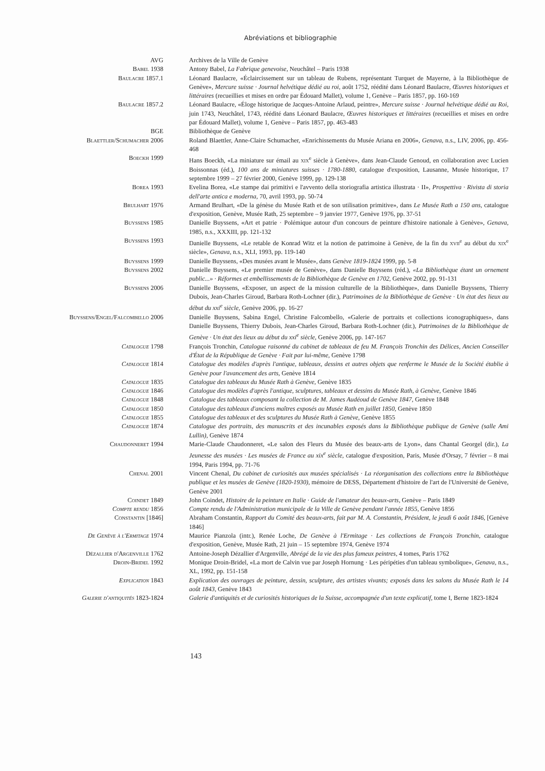Abréviations et bibliographie
AVG Archives de la Ville de Genève
Babel 1938 Antony Babel, La Fabrique genevoise, Neuchâtel – Paris 1938
Baulacre 1857.1 Léonard Baulacre, «Éclaircissement sur un tableau de Rubens, représentant Turquet de Mayerne, à la Bibliothèque de Genève», Mercure suisse · Journal helvétique dédié au roi, août 1752, réédité dans Léonard Baulacre, Œuvres historiques et littéraires (recueillies et mises en ordre par Édouard Mallet), volume 1, Genève – Paris 1857, pp. 160-169
Baulacre 1857.2 Léonard Baulacre, «Éloge historique de Jacques-Antoine Arlaud, peintre», Mercure suisse · Journal helvétique dédié au Roi, juin 1743, Neuchâtel, 1743, réédité dans Léonard Baulacre, Œuvres historiques et littéraires (recueillies et mises en ordre par Édouard Mallet), volume 1, Genève – Paris 1857, pp. 463-483
BGE Bibliothèque de Genève
Blaettler/Schumacher 2006 Roland Blaettler, Anne-Claire Schumacher, «Enrichissements du Musée Ariana en 2006», Genava, n.s., LIV, 2006, pp. 456-468
Boeckh 1999 Hans Boeckh, «La miniature sur émail au xix<sup>e</sup> siècle à Genève», dans Jean-Claude Genoud, en collaboration avec Lucien Boissonnas (éd.), 100 ans de miniatures suisses · 1780-1880, catalogue d'exposition, Lausanne, Musée historique, 17 septembre 1999 – 27 février 2000, Genève 1999, pp. 129-138
Borea 1993 Evelina Borea, «Le stampe dai primitivi e l'avvento della storiografia artistica illustrata · II», Prospettiva · Rivista di storia dell'arte antica e moderna, 70, avril 1993, pp. 50-74
Brulhart 1976 Armand Brulhart, «De la génèse du Musée Rath et de son utilisation primitive», dans Le Musée Rath a 150 ans, catalogue d'exposition, Genève, Musée Rath, 25 septembre – 9 janvier 1977, Genève 1976, pp. 37-51
Buyssens 1985 Danielle Buyssens, «Art et patrie · Polémique autour d'un concours de peinture d'histoire nationale à Genève», Genava, 1985, n.s., XXXIII, pp. 121-132
Buyssens 1993 Danielle Buyssens, «Le retable de Konrad Witz et la notion de patrimoine à Genève, de la fin du xvii<sup>e</sup> au début du xix<sup>e</sup> siècle», Genava, n.s., XLI, 1993, pp. 119-140
Buyssens 1999 Danielle Buyssens, «Des musées avant le Musée», dans Genève 1819-1824 1999, pp. 5-8
Buyssens 2002 Danielle Buyssens, «Le premier musée de Genève», dans Danielle Buyssens (réd.), «La Bibliothèque étant un ornement public...» · Réformes et embellissements de la Bibliothèque de Genève en 1702, Genève 2002, pp. 91-131
Buyssens 2006 Danielle Buyssens, «Exposer, un aspect de la mission culturelle de la Bibliothèque», dans Danielle Buyssens, Thierry Dubois, Jean-Charles Giroud, Barbara Roth-Lochner (dir.), Patrimoines de la Bibliothèque de Genève · Un état des lieux au début du xxi<sup>e</sup> siècle, Genève 2006, pp. 16-27
Buyssens/Engel/Falcombello 2006 Danielle Buyssens, Sabina Engel, Christine Falcombello, «Galerie de portraits et collections iconographiques», dans Danielle Buyssens, Thierry Dubois, Jean-Charles Giroud, Barbara Roth-Lochner (dir.), Patrimoines de la Bibliothèque de Genève · Un état des lieux au début du xxi<sup>e</sup> siècle, Genève 2006, pp. 147-167
Catalogue 1798 François Tronchin, Catalogue raisonné du cabinet de tableaux de feu M. François Tronchin des Délices, Ancien Conseiller d'État de la République de Genève · Fait par lui-même, Genève 1798
Catalogue 1814 Catalogue des modèles d'après l'antique, tableaux, dessins et autres objets que renferme le Musée de la Société établie à Genève pour l'avancement des arts, Genève 1814
Catalogue 1835 Catalogue des tableaux du Musée Rath à Genève, Genève 1835
Catalogue 1846 Catalogue des modèles d'après l'antique, sculptures, tableaux et dessins du Musée Rath, à Genève, Genève 1846
Catalogue 1848 Catalogue des tableaux composant la collection de M. James Audéoud de Genève 1847, Genève 1848
Catalogue 1850 Catalogue des tableaux d'anciens maîtres exposés au Musée Rath en juillet 1850, Genève 1850
Catalogue 1855 Catalogue des tableaux et des sculptures du Musée Rath à Genève, Genève 1855
Catalogue 1874 Catalogue des portraits, des manuscrits et des incunables exposés dans la Bibliothèque publique de Genève (salle Ami Lullin), Genève 1874
Chaudonneret 1994 Marie-Claude Chaudonneret, «Le salon des Fleurs du Musée des beaux-arts de Lyon», dans Chantal Georgel (dir.), La Jeunesse des musées · Les musées de France au xix<sup>e</sup> siècle, catalogue d'exposition, Paris, Musée d'Orsay, 7 février – 8 mai 1994, Paris 1994, pp. 71-76
Chenal 2001 Vincent Chenal, Du cabinet de curiosités aux musées spécialisés · La réorganisation des collections entre la Bibliothèque publique et les musées de Genève (1820-1930), mémoire de DESS, Département d'histoire de l'art de l'Université de Genève, Genève 2001
Coindet 1849 John Coindet, Histoire de la peinture en Italie · Guide de l'amateur des beaux-arts, Genève – Paris 1849
Compte rendu 1856 Compte rendu de l'Administration municipale de la Ville de Genève pendant l'année 1855, Genève 1856
Constantin [1846] Abraham Constantin, Rapport du Comité des beaux-arts, fait par M. A. Constantin, Président, le jeudi 6 août 1846, [Genève 1846]
De Genève à l'Ermitage 1974 Maurice Pianzola (intr.), Renée Loche, De Genève à l'Ermitage · Les collections de François Tronchin, catalogue d'exposition, Genève, Musée Rath, 21 juin – 15 septembre 1974, Genève 1974
Dézallier d'Argenville 1762 Antoine-Joseph Dézallier d'Argenville, Abrégé de la vie des plus fameux peintres, 4 tomes, Paris 1762
Droin-Bridel 1992 Monique Droin-Bridel, «La mort de Calvin vue par Joseph Hornung · Les péripéties d'un tableau symbolique», Genava, n.s., XL, 1992, pp. 151-158
Explication 1843 Explication des ouvrages de peinture, dessin, sculpture, des artistes vivants; exposés dans les salons du Musée Rath le 14 août 1843, Genève 1843
Galerie d'antiquités 1823-1824 Galerie d'antiquités et de curiosités historiques de la Suisse, accompagnée d'un texte explicatif, tome I, Berne 1823-1824
143